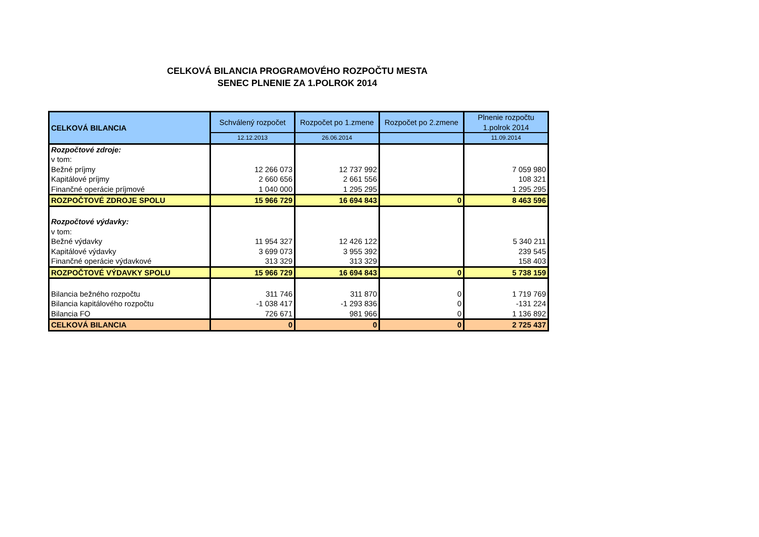CELKOVÁ BILANCIA PROGRAMOVÉHO ROZPOČTU MESTA
SENEC PLNENIE ZA 1.POLROK 2014
| CELKOVÁ BILANCIA | Schválený rozpočet | Rozpočet po 1.zmene | Rozpočet po 2.zmene | Plnenie rozpočtu 1.polrok 2014 |
| --- | --- | --- | --- | --- |
| | 12.12.2013 | 26.06.2014 | | 11.09.2014 |
| Rozpočtové zdroje: | | | | |
| v tom: | | | | |
| Bežné príjmy | 12 266 073 | 12 737 992 | | 7 059 980 |
| Kapitálové príjmy | 2 660 656 | 2 661 556 | | 108 321 |
| Finančné operácie príjmové | 1 040 000 | 1 295 295 | | 1 295 295 |
| ROZPOČTOVÉ ZDROJE SPOLU | 15 966 729 | 16 694 843 | 0 | 8 463 596 |
| Rozpočtové výdavky: | | | | |
| v tom: | | | | |
| Bežné výdavky | 11 954 327 | 12 426 122 | | 5 340 211 |
| Kapitálové výdavky | 3 699 073 | 3 955 392 | | 239 545 |
| Finančné operácie výdavkové | 313 329 | 313 329 | | 158 403 |
| ROZPOČTOVÉ VÝDAVKY SPOLU | 15 966 729 | 16 694 843 | 0 | 5 738 159 |
| Bilancia bežného rozpočtu | 311 746 | 311 870 | 0 | 1 719 769 |
| Bilancia kapitálového rozpočtu | -1 038 417 | -1 293 836 | 0 | -131 224 |
| Bilancia FO | 726 671 | 981 966 | 0 | 1 136 892 |
| CELKOVÁ BILANCIA | 0 | 0 | 0 | 2 725 437 |